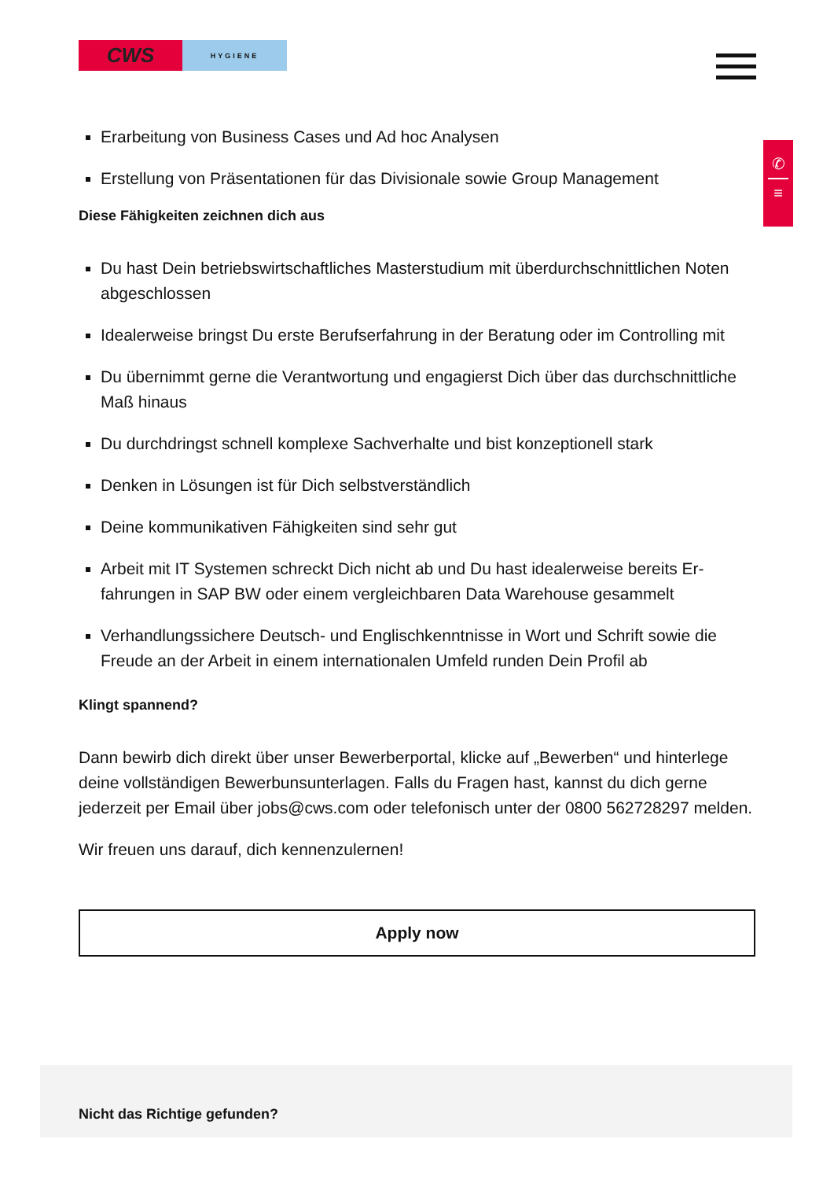CWS
HYGIENE
✆
≡
Erarbeitung von Business Cases und Ad hoc Analysen
Erstellung von Präsentationen für das Divisionale sowie Group Management
Diese Fähigkeiten zeichnen dich aus
Du hast Dein betriebswirtschaftliches Masterstudium mit überdurchschnittlichen Noten abgeschlossen
Idealerweise bringst Du erste Berufserfahrung in der Beratung oder im Controlling mit
Du übernimmt gerne die Verantwortung und engagierst Dich über das durchschnitt­liche Maß hinaus
Du durchdringst schnell komplexe Sachverhalte und bist konzeptionell stark
Denken in Lösungen ist für Dich selbstverständlich
Deine kommunikativen Fähigkeiten sind sehr gut
Arbeit mit IT Systemen schreckt Dich nicht ab und Du hast idealerweise bereits Er­fahrungen in SAP BW oder einem vergleichbaren Data Warehouse gesammelt
Verhandlungssichere Deutsch- und Englischkenntnisse in Wort und Schrift sowie die Freude an der Arbeit in einem internationalen Umfeld runden Dein Profil ab
Klingt spannend?
Dann bewirb dich direkt über unser Bewerberportal, klicke auf „Bewerben“ und hinter­lege deine vollständigen Bewerbunsunterlagen. Falls du Fragen hast, kannst du dich gerne jederzeit per Email über jobs@cws.com oder telefonisch unter der 0800 562728297 melden.
Wir freuen uns darauf, dich kennenzulernen!
Apply now
Nicht das Richtige gefunden?